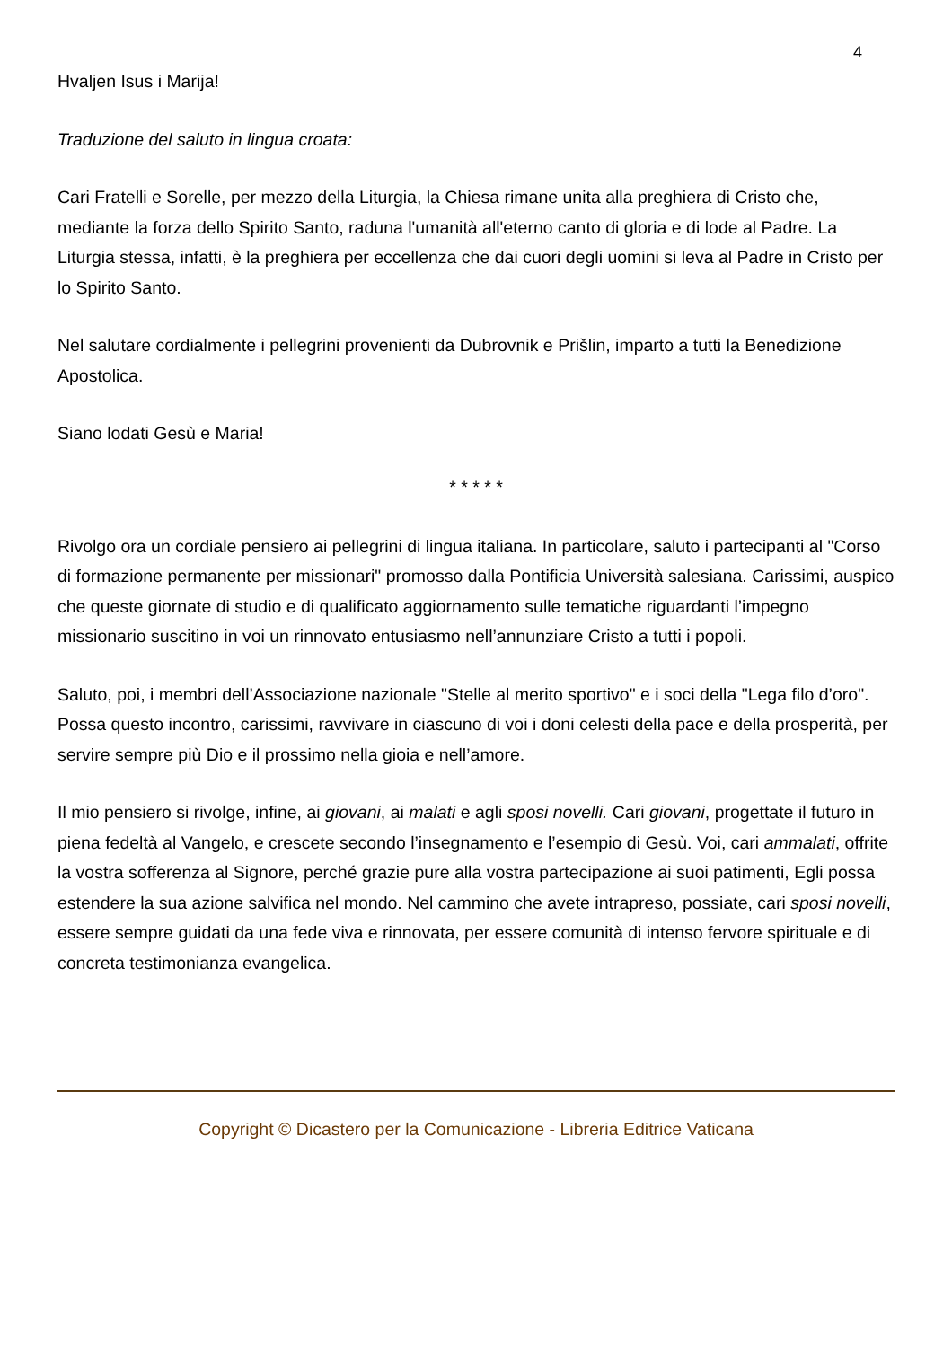4
Hvaljen Isus i Marija!
Traduzione del saluto in lingua croata:
Cari Fratelli e Sorelle, per mezzo della Liturgia, la Chiesa rimane unita alla preghiera di Cristo che, mediante la forza dello Spirito Santo, raduna l'umanità all'eterno canto di gloria e di lode al Padre. La Liturgia stessa, infatti, è la preghiera per eccellenza che dai cuori degli uomini si leva al Padre in Cristo per lo Spirito Santo.
Nel salutare cordialmente i pellegrini provenienti da Dubrovnik e Prišlin, imparto a tutti la Benedizione Apostolica.
Siano lodati Gesù e Maria!
* * * * *
Rivolgo ora un cordiale pensiero ai pellegrini di lingua italiana. In particolare, saluto i partecipanti al "Corso di formazione permanente per missionari" promosso dalla Pontificia Università salesiana. Carissimi, auspico che queste giornate di studio e di qualificato aggiornamento sulle tematiche riguardanti l’impegno missionario suscitino in voi un rinnovato entusiasmo nell’annunziare Cristo a tutti i popoli.
Saluto, poi, i membri dell’Associazione nazionale "Stelle al merito sportivo" e i soci della "Lega filo d’oro". Possa questo incontro, carissimi, ravvivare in ciascuno di voi i doni celesti della pace e della prosperità, per servire sempre più Dio e il prossimo nella gioia e nell’amore.
Il mio pensiero si rivolge, infine, ai giovani, ai malati e agli sposi novelli. Cari giovani, progettate il futuro in piena fedeltà al Vangelo, e crescete secondo l’insegnamento e l’esempio di Gesù. Voi, cari ammalati, offrite la vostra sofferenza al Signore, perché grazie pure alla vostra partecipazione ai suoi patimenti, Egli possa estendere la sua azione salvifica nel mondo. Nel cammino che avete intrapreso, possiate, cari sposi novelli, essere sempre guidati da una fede viva e rinnovata, per essere comunità di intenso fervore spirituale e di concreta testimonianza evangelica.
Copyright © Dicastero per la Comunicazione - Libreria Editrice Vaticana